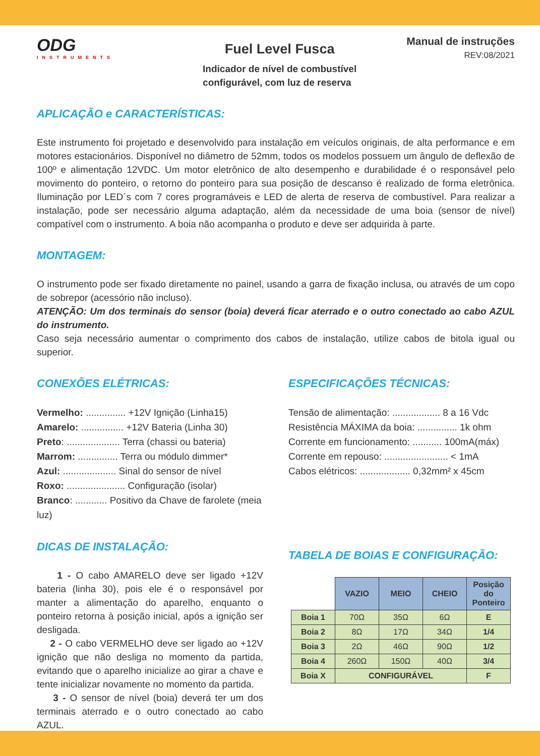ODG
INSTRUMENTS
Fuel Level Fusca
Indicador de nível de combustível
configurável, com luz de reserva
Manual de instruções
REV:08/2021
APLICAÇÃO e CARACTERÍSTICAS:
Este instrumento foi projetado e desenvolvido para instalação em veículos originais, de alta performance e em motores estacionários. Disponível no diâmetro de 52mm, todos os modelos possuem um ângulo de deflexão de 100º e alimentação 12VDC. Um motor eletrônico de alto desempenho e durabilidade é o responsável pelo movimento do ponteiro, o retorno do ponteiro para sua posição de descanso é realizado de forma eletrônica. Iluminação por LED´s com 7 cores programáveis e LED de alerta de reserva de combustível. Para realizar a instalação, pode ser necessário alguma adaptação, além da necessidade de uma boia (sensor de nível) compatível com o instrumento. A boia não acompanha o produto e deve ser adquirida à parte.
MONTAGEM:
O instrumento pode ser fixado diretamente no painel, usando a garra de fixação inclusa, ou através de um copo de sobrepor (acessório não incluso).
ATENÇÃO: Um dos terminais do sensor (boia) deverá ficar aterrado e o outro conectado ao cabo AZUL do instrumento.
Caso seja necessário aumentar o comprimento dos cabos de instalação, utilize cabos de bitola igual ou superior.
CONEXÕES ELÉTRICAS:
Vermelho: ............... +12V Ignição (Linha15)
Amarelo: ................ +12V Bateria (Linha 30)
Preto: .................... Terra (chassi ou bateria)
Marrom: ............... Terra ou módulo dimmer*
Azul: .................... Sinal do sensor de nível
Roxo: ...................... Configuração (isolar)
Branco: ............ Positivo da Chave de farolete (meia luz)
DICAS DE INSTALAÇÃO:
1 - O cabo AMARELO deve ser ligado +12V bateria (linha 30), pois ele é o responsável por manter a alimentação do aparelho, enquanto o ponteiro retorna à posição inicial, após a ignição ser desligada.
2 - O cabo VERMELHO deve ser ligado ao +12V ignição que não desliga no momento da partida, evitando que o aparelho inicialize ao girar a chave e tente inicializar novamente no momento da partida.
3 - O sensor de nível (boia) deverá ter um dos terminais aterrado e o outro conectado ao cabo AZUL.
ESPECIFICAÇÕES TÉCNICAS:
Tensão de alimentação: .................. 8 a 16 Vdc
Resistência MÁXIMA da boia: ............... 1k ohm
Corrente em funcionamento: ........... 100mA(máx)
Corrente em repouso: ........................ < 1mA
Cabos elétricos: ................... 0,32mm² x 45cm
TABELA DE BOIAS E CONFIGURAÇÃO:
| | VAZIO | MEIO | CHEIO | Posição do Ponteiro |
| --- | --- | --- | --- | --- |
| Boia 1 | 70Ω | 35Ω | 6Ω | E |
| Boia 2 | 8Ω | 17Ω | 34Ω | 1/4 |
| Boia 3 | 2Ω | 46Ω | 90Ω | 1/2 |
| Boia 4 | 260Ω | 150Ω | 40Ω | 3/4 |
| Boia X | CONFIGURÁVEL | | | F |